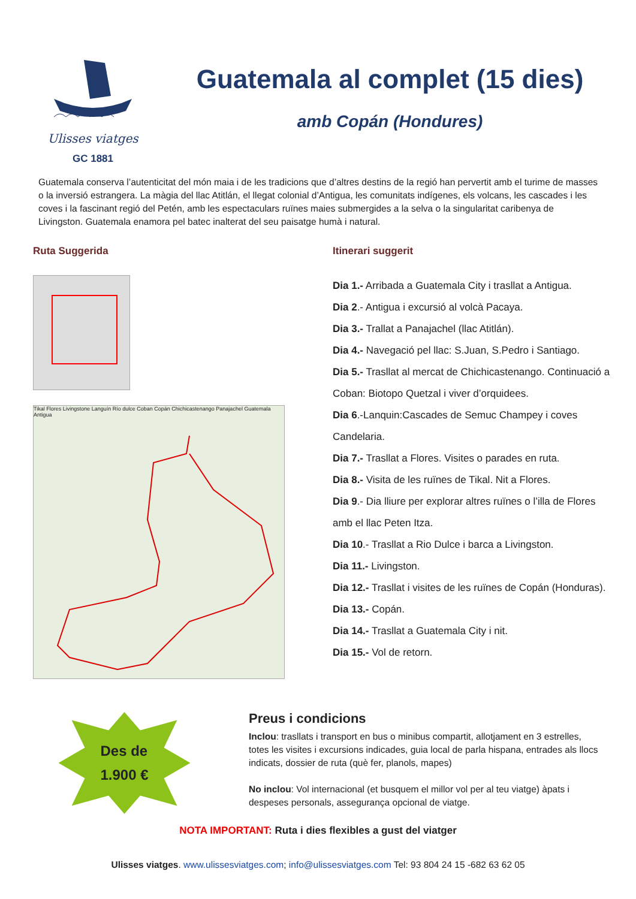Ulisses viatges
GC 1881
Guatemala al complet (15 dies)
amb Copán (Hondures)
Guatemala conserva l’autenticitat del món maia i de les tradicions que d’altres destins de la regió han pervertit amb el turime de masses o la inversió estrangera. La màgia del llac Atitlán, el llegat colonial d’Antigua, les comunitats indígenes, els volcans, les cascades i les coves i la fascinant regió del Petén, amb les espectaculars ruïnes maies submergides a la selva o la singularitat caribenya de Livingston. Guatemala enamora pel batec inalterat del seu paisatge humà i natural.
Ruta Suggerida
Tikal Flores Livingstone Languín Río dulce Coban Copán Chichicastenango Panajachel Guatemala Antigua
Itinerari suggerit
Dia 1.- Arribada a Guatemala City i trasllat a Antigua.
Dia 2.- Antigua i excursió al volcà Pacaya.
Dia 3.- Trallat a Panajachel (llac Atitlán).
Dia 4.- Navegació pel llac: S.Juan, S.Pedro i Santiago.
Dia 5.- Trasllat al mercat de Chichicastenango. Continuació a Coban: Biotopo Quetzal i viver d’orquidees.
Dia 6.-Lanquin:Cascades de Semuc Champey i coves Candelaria.
Dia 7.- Trasllat a Flores. Visites o parades en ruta.
Dia 8.- Visita de les ruïnes de Tikal. Nit a Flores.
Dia 9.- Dia lliure per explorar altres ruïnes o l’illa de Flores amb el llac Peten Itza.
Dia 10.- Trasllat a Rio Dulce i barca a Livingston.
Dia 11.- Livingston.
Dia 12.- Trasllat i visites de les ruïnes de Copán (Honduras).
Dia 13.- Copán.
Dia 14.- Trasllat a Guatemala City i nit.
Dia 15.- Vol de retorn.
Des de
1.900 €
Preus i condicions
Inclou: trasllats i transport en bus o minibus compartit, allotjament en 3 estrelles, totes les visites i excursions indicades, guia local de parla hispana, entrades als llocs indicats, dossier de ruta (què fer, planols, mapes)
No inclou: Vol internacional (et busquem el millor vol per al teu viatge) àpats i despeses personals, assegurança opcional de viatge.
NOTA IMPORTANT: Ruta i dies flexibles a gust del viatger
Ulisses viatges. www.ulissesviatges.com; info@ulissesviatges.com Tel: 93 804 24 15 -682 63 62 05